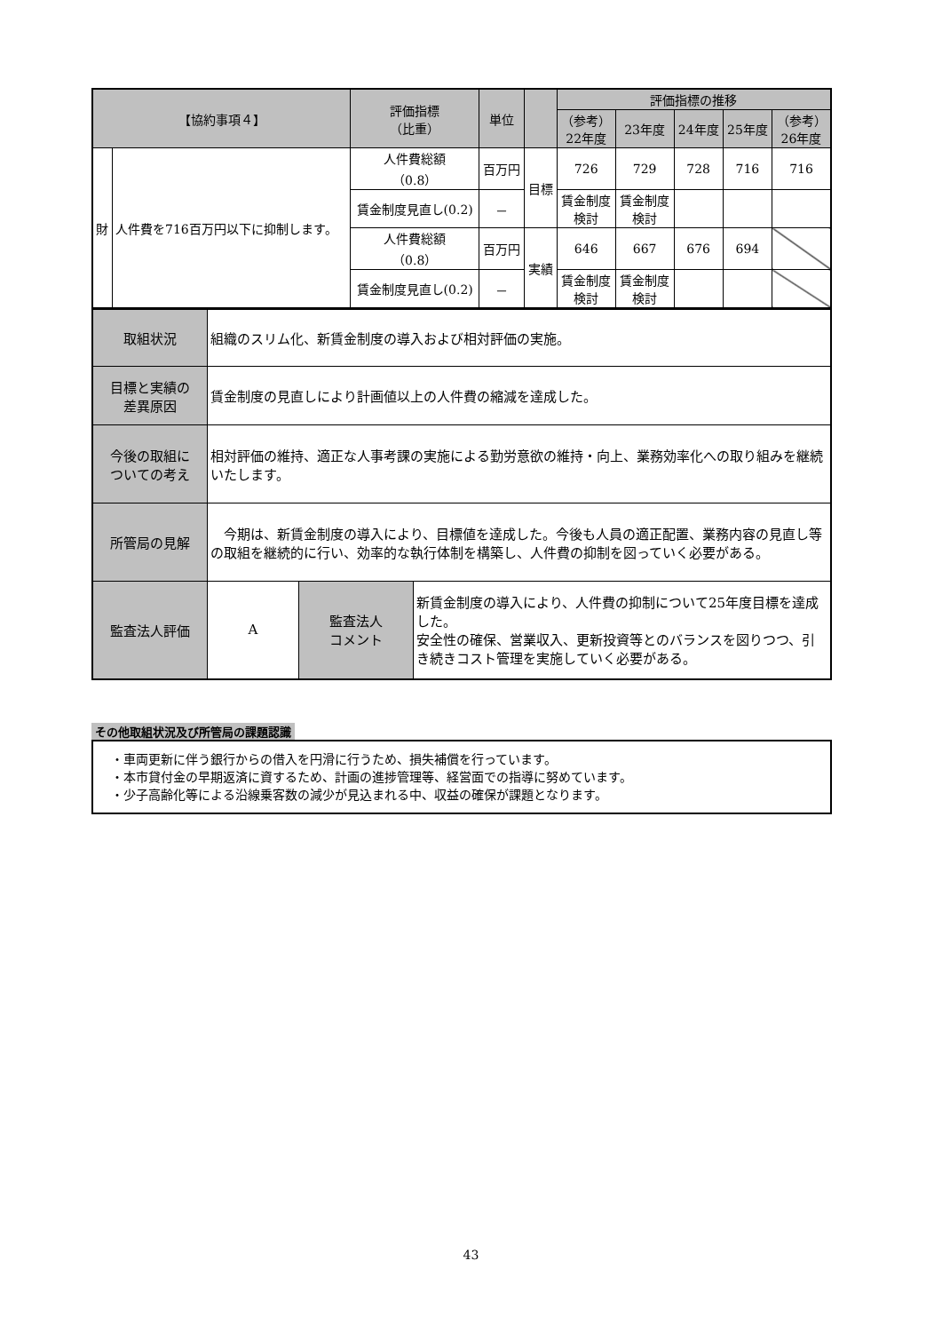| 【協約事項４】 | | 評価指標 （比重） | 単位 | | 評価指標の推移 | | | | |
| --- | --- | --- | --- | --- | --- | --- | --- | --- | --- |
| | | | | | （参考） 22年度 | 23年度 | 24年度 | 25年度 | （参考） 26年度 |
| 財 | 人件費を716百万円以下に抑制します。 | 人件費総額 （0.8） | 百万円 | 目標 | 726 | 729 | 728 | 716 | 716 |
| | | 賃金制度見直し(0.2) | － | | 賃金制度 検討 | 賃金制度 検討 | | | |
| | | 人件費総額 （0.8） | 百万円 | 実績 | 646 | 667 | 676 | 694 | |
| | | 賃金制度見直し(0.2) | － | | 賃金制度 検討 | 賃金制度 検討 | | | |
| 取組状況 | 組織のスリム化、新賃金制度の導入および相対評価の実施。 | | |
| 目標と実績の 差異原因 | 賃金制度の見直しにより計画値以上の人件費の縮減を達成した。 | | |
| 今後の取組に ついての考え | 相対評価の維持、適正な人事考課の実施による勤労意欲の維持・向上、業務効率化への取り組みを継続いたします。 | | |
| 所管局の見解 | 今期は、新賃金制度の導入により、目標値を達成した。今後も人員の適正配置、業務内容の見直し等の取組を継続的に行い、効率的な執行体制を構築し、人件費の抑制を図っていく必要がある。 | | |
| 監査法人評価 | A | 監査法人 コメント | 新賃金制度の導入により、人件費の抑制について25年度目標を達成した。 安全性の確保、営業収入、更新投資等とのバランスを図りつつ、引き続きコスト管理を実施していく必要がある。 |
その他取組状況及び所管局の課題認識
・車両更新に伴う銀行からの借入を円滑に行うため、損失補償を行っています。
・本市貸付金の早期返済に資するため、計画の進捗管理等、経営面での指導に努めています。
・少子高齢化等による沿線乗客数の減少が見込まれる中、収益の確保が課題となります。
43